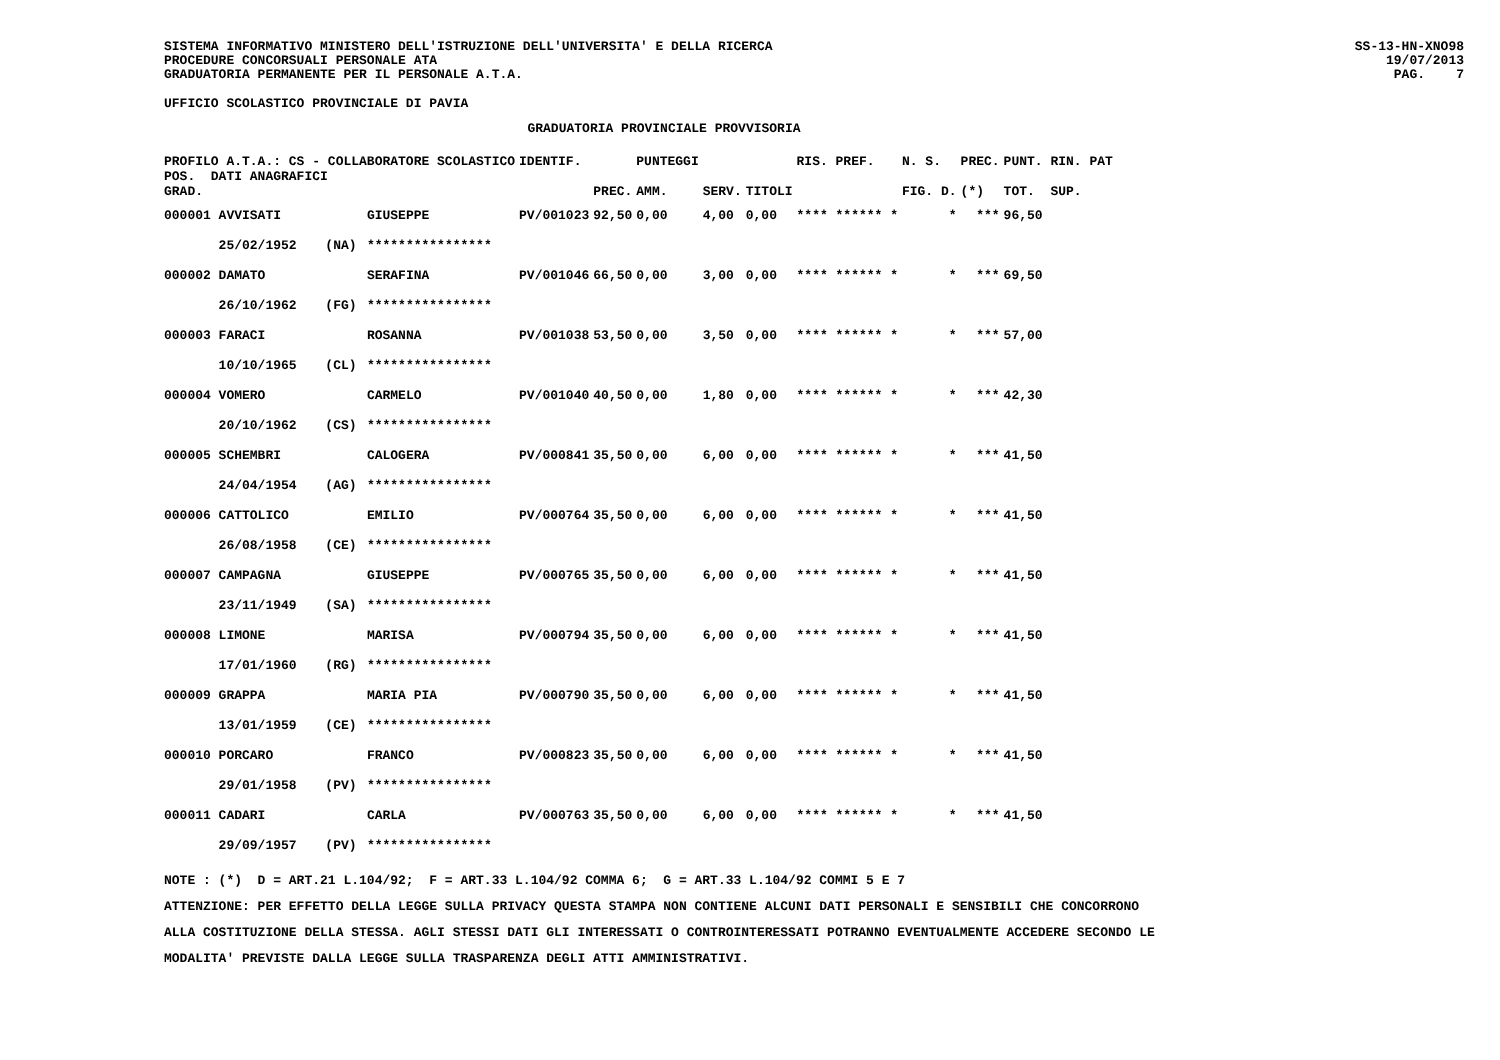SISTEMA INFORMATIVO MINISTERO DELL'ISTRUZIONE DELL'UNIVERSITA' E DELLA RICERCA PROCEDURE CONCORSUALI PERSONALE ATA GRADUATORIA PERMANENTE PER IL PERSONALE A.T.A.
SS-13-HN-XNO98 19/07/2013 PAG. 7
UFFICIO SCOLASTICO PROVINCIALE DI PAVIA
GRADUATORIA PROVINCIALE PROVVISORIA
| PROFILO A.T.A.: CS - COLLABORATORE SCOLASTICO POS. DATI ANAGRAFICI | | | IDENTIF. | | PUNTEGGI | | | RIS. PREF. | N. S. | PREC. | PUNT. RIN. PAT |
| --- | --- | --- | --- | --- | --- | --- | --- | --- | --- | --- | --- |
| GRAD. | | | | PREC. | AMM. | SERV. | TITOLI | | FIG. D. | (*) | TOT. SUP. |
| 000001 AVVISATI | | GIUSEPPE | PV/001023 | 92,50 | 0,00 | 4,00 | 0,00 | **** ****** * | * | *** | 96,50 |
| 25/02/1952 | (NA) | **************** | | | | | | | | | |
| 000002 DAMATO | | SERAFINA | PV/001046 | 66,50 | 0,00 | 3,00 | 0,00 | **** ****** * | * | *** | 69,50 |
| 26/10/1962 | (FG) | **************** | | | | | | | | | |
| 000003 FARACI | | ROSANNA | PV/001038 | 53,50 | 0,00 | 3,50 | 0,00 | **** ****** * | * | *** | 57,00 |
| 10/10/1965 | (CL) | **************** | | | | | | | | | |
| 000004 VOMERO | | CARMELO | PV/001040 | 40,50 | 0,00 | 1,80 | 0,00 | **** ****** * | * | *** | 42,30 |
| 20/10/1962 | (CS) | **************** | | | | | | | | | |
| 000005 SCHEMBRI | | CALOGERA | PV/000841 | 35,50 | 0,00 | 6,00 | 0,00 | **** ****** * | * | *** | 41,50 |
| 24/04/1954 | (AG) | **************** | | | | | | | | | |
| 000006 CATTOLICO | | EMILIO | PV/000764 | 35,50 | 0,00 | 6,00 | 0,00 | **** ****** * | * | *** | 41,50 |
| 26/08/1958 | (CE) | **************** | | | | | | | | | |
| 000007 CAMPAGNA | | GIUSEPPE | PV/000765 | 35,50 | 0,00 | 6,00 | 0,00 | **** ****** * | * | *** | 41,50 |
| 23/11/1949 | (SA) | **************** | | | | | | | | | |
| 000008 LIMONE | | MARISA | PV/000794 | 35,50 | 0,00 | 6,00 | 0,00 | **** ****** * | * | *** | 41,50 |
| 17/01/1960 | (RG) | **************** | | | | | | | | | |
| 000009 GRAPPA | | MARIA PIA | PV/000790 | 35,50 | 0,00 | 6,00 | 0,00 | **** ****** * | * | *** | 41,50 |
| 13/01/1959 | (CE) | **************** | | | | | | | | | |
| 000010 PORCARO | | FRANCO | PV/000823 | 35,50 | 0,00 | 6,00 | 0,00 | **** ****** * | * | *** | 41,50 |
| 29/01/1958 | (PV) | **************** | | | | | | | | | |
| 000011 CADARI | | CARLA | PV/000763 | 35,50 | 0,00 | 6,00 | 0,00 | **** ****** * | * | *** | 41,50 |
| 29/09/1957 | (PV) | **************** | | | | | | | | | |
NOTE : (*) D = ART.21 L.104/92; F = ART.33 L.104/92 COMMA 6; G = ART.33 L.104/92 COMMI 5 E 7
ATTENZIONE: PER EFFETTO DELLA LEGGE SULLA PRIVACY QUESTA STAMPA NON CONTIENE ALCUNI DATI PERSONALI E SENSIBILI CHE CONCORRONO
ALLA COSTITUZIONE DELLA STESSA. AGLI STESSI DATI GLI INTERESSATI O CONTROINTERESSATI POTRANNO EVENTUALMENTE ACCEDERE SECONDO LE
MODALITA' PREVISTE DALLA LEGGE SULLA TRASPARENZA DEGLI ATTI AMMINISTRATIVI.